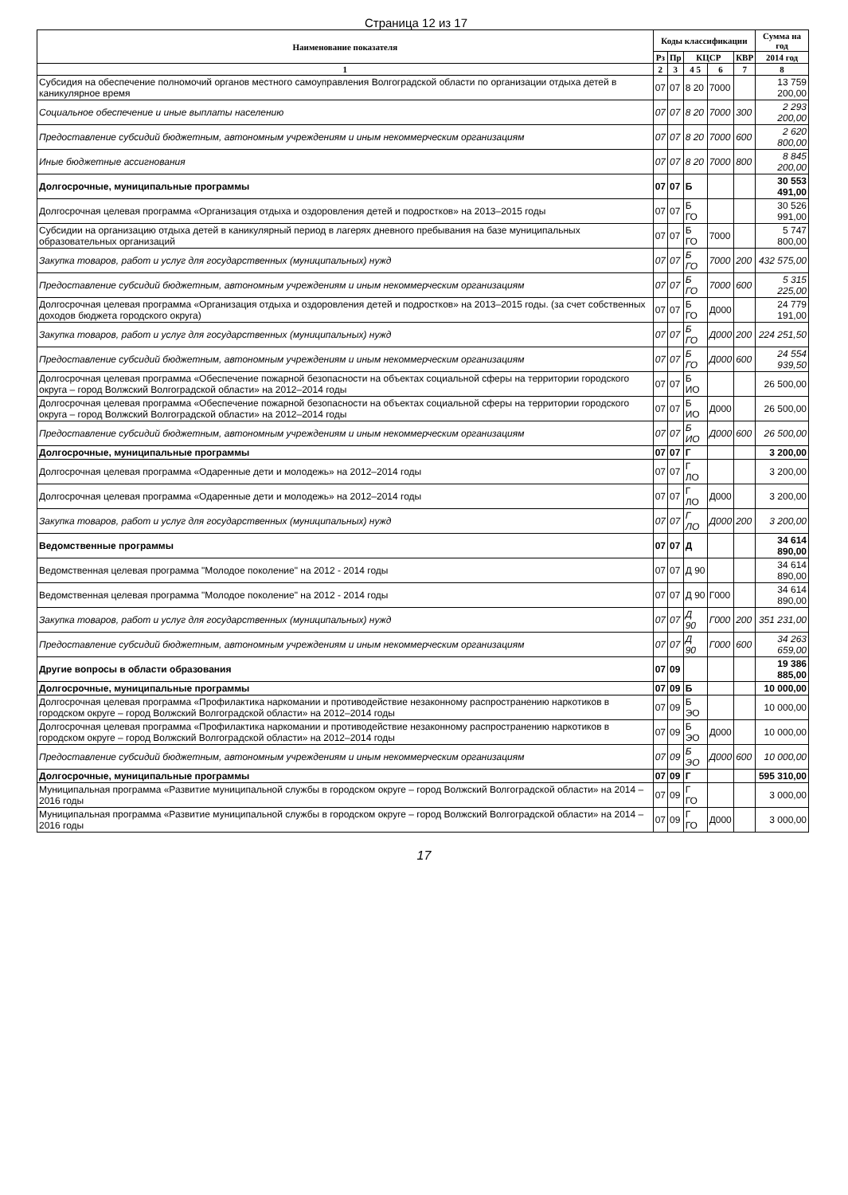Страница 12 из 17
| Наименование показателя | Коды классификации | | | | | Сумма на год |
| --- | --- | --- | --- | --- | --- | --- |
| | Рз | Пр | КЦСР | | КВР | 2014 год |
| 1 | 2 | 3 | 4 5 | 6 | 7 | 8 |
| Субсидия на обеспечение полномочий органов местного самоуправления Волгоградской области по организации отдыха детей в каникулярное время | 07 | 07 | 8 20 | 7000 | | 13 759 200,00 |
| Социальное обеспечение и иные выплаты населению | 07 | 07 | 8 20 | 7000 | 300 | 2 293 200,00 |
| Предоставление субсидий бюджетным, автономным учреждениям и иным некоммерческим организациям | 07 | 07 | 8 20 | 7000 | 600 | 2 620 800,00 |
| Иные бюджетные ассигнования | 07 | 07 | 8 20 | 7000 | 800 | 8 845 200,00 |
| Долгосрочные, муниципальные программы | 07 | 07 | Б | | | 30 553 491,00 |
| Долгосрочная целевая программа «Организация отдыха и оздоровления детей и подростков» на 2013–2015 годы | 07 | 07 | Б ГО | | | 30 526 991,00 |
| Субсидии на организацию отдыха детей в каникулярный период в лагерях дневного пребывания на базе муниципальных образовательных организаций | 07 | 07 | Б ГО | 7000 | | 5 747 800,00 |
| Закупка товаров, работ и услуг для государственных (муниципальных) нужд | 07 | 07 | Б ГО | 7000 | 200 | 432 575,00 |
| Предоставление субсидий бюджетным, автономным учреждениям и иным некоммерческим организациям | 07 | 07 | Б ГО | 7000 | 600 | 5 315 225,00 |
| Долгосрочная целевая программа «Организация отдыха и оздоровления детей и подростков» на 2013–2015 годы. (за счет собственных доходов бюджета городского округа) | 07 | 07 | Б ГО | Д000 | | 24 779 191,00 |
| Закупка товаров, работ и услуг для государственных (муниципальных) нужд | 07 | 07 | Б ГО | Д000 | 200 | 224 251,50 |
| Предоставление субсидий бюджетным, автономным учреждениям и иным некоммерческим организациям | 07 | 07 | Б ГО | Д000 | 600 | 24 554 939,50 |
| Долгосрочная целевая программа «Обеспечение пожарной безопасности на объектах социальной сферы на территории городского округа – город Волжский Волгоградской области» на 2012–2014 годы | 07 | 07 | Б ИО | | | 26 500,00 |
| Долгосрочная целевая программа «Обеспечение пожарной безопасности на объектах социальной сферы на территории городского округа – город Волжский Волгоградской области» на 2012–2014 годы | 07 | 07 | Б ИО | Д000 | | 26 500,00 |
| Предоставление субсидий бюджетным, автономным учреждениям и иным некоммерческим организациям | 07 | 07 | Б ИО | Д000 | 600 | 26 500,00 |
| Долгосрочные, муниципальные программы | 07 | 07 | Г | | | 3 200,00 |
| Долгосрочная целевая программа «Одаренные дети и молодежь» на 2012–2014 годы | 07 | 07 | Г ЛО | | | 3 200,00 |
| Долгосрочная целевая программа «Одаренные дети и молодежь» на 2012–2014 годы | 07 | 07 | Г ЛО | Д000 | | 3 200,00 |
| Закупка товаров, работ и услуг для государственных (муниципальных) нужд | 07 | 07 | Г ЛО | Д000 | 200 | 3 200,00 |
| Ведомственные программы | 07 | 07 | Д | | | 34 614 890,00 |
| Ведомственная целевая программа "Молодое поколение" на 2012 - 2014 годы | 07 | 07 | Д 90 | | | 34 614 890,00 |
| Ведомственная целевая программа "Молодое поколение" на 2012 - 2014 годы | 07 | 07 | Д 90 | Г000 | | 34 614 890,00 |
| Закупка товаров, работ и услуг для государственных (муниципальных) нужд | 07 | 07 | Д 90 | Г000 | 200 | 351 231,00 |
| Предоставление субсидий бюджетным, автономным учреждениям и иным некоммерческим организациям | 07 | 07 | Д 90 | Г000 | 600 | 34 263 659,00 |
| Другие вопросы в области образования | 07 | 09 | | | | 19 386 885,00 |
| Долгосрочные, муниципальные программы | 07 | 09 | Б | | | 10 000,00 |
| Долгосрочная целевая программа «Профилактика наркомании и противодействие незаконному распространению наркотиков в городском округе – город Волжский Волгоградской области» на 2012–2014 годы | 07 | 09 | Б ЭО | | | 10 000,00 |
| Долгосрочная целевая программа «Профилактика наркомании и противодействие незаконному распространению наркотиков в городском округе – город Волжский Волгоградской области» на 2012–2014 годы | 07 | 09 | Б ЭО | Д000 | | 10 000,00 |
| Предоставление субсидий бюджетным, автономным учреждениям и иным некоммерческим организациям | 07 | 09 | Б ЭО | Д000 | 600 | 10 000,00 |
| Долгосрочные, муниципальные программы | 07 | 09 | Г | | | 595 310,00 |
| Муниципальная программа «Развитие муниципальной службы в городском округе – город Волжский Волгоградской области» на 2014 – 2016 годы | 07 | 09 | Г ГО | | | 3 000,00 |
| Муниципальная программа «Развитие муниципальной службы в городском округе – город Волжский Волгоградской области» на 2014 – 2016 годы | 07 | 09 | Г ГО | Д000 | | 3 000,00 |
17